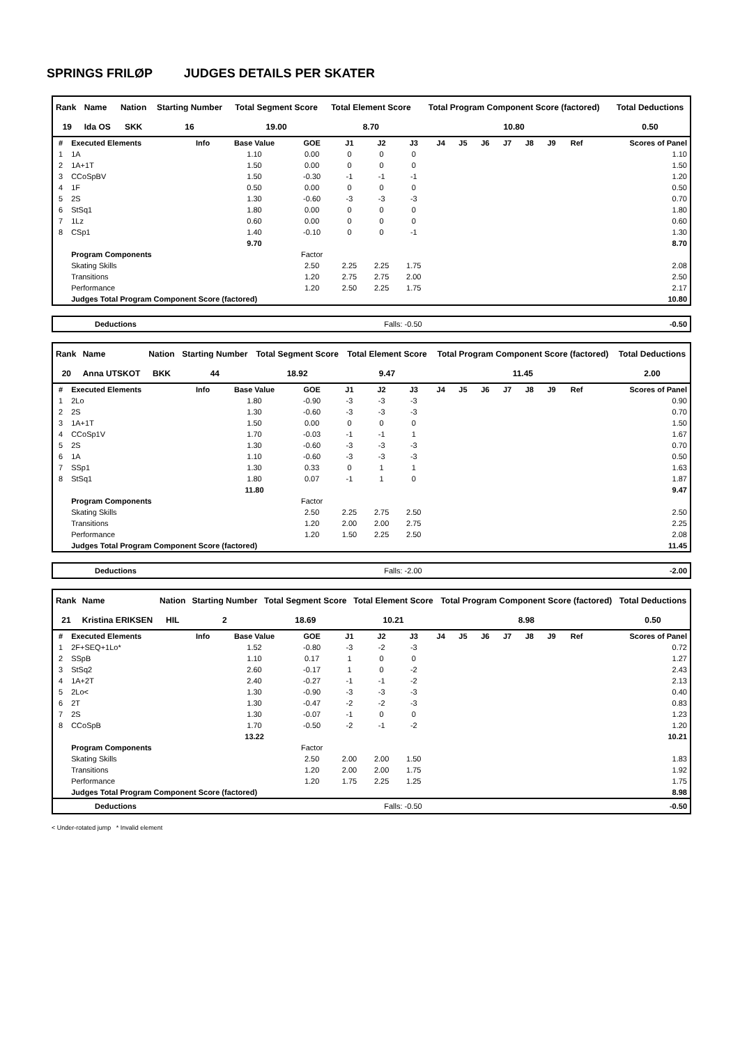SPRINGS FRILØP JUDGES DETAILS PER SKATER
| Rank | Name | Nation | Starting Number | Total Segment Score | Total Element Score | Total Program Component Score (factored) | Total Deductions |
| --- | --- | --- | --- | --- | --- | --- | --- |
| 19 | Ida OS | SKK | 16 | 19.00 | 8.70 | 10.80 | 0.50 |
| # | Executed Elements | Info | Base Value | GOE | J1 | J2 | J3 | J4 | J5 | J6 | J7 | J8 | J9 | Ref | Scores of Panel |
| --- | --- | --- | --- | --- | --- | --- | --- | --- | --- | --- | --- | --- | --- | --- | --- |
| 1 | 1A | | 1.10 | 0.00 | 0 | 0 | 0 | | | | | | | | 1.10 |
| 2 | 1A+1T | | 1.50 | 0.00 | 0 | 0 | 0 | | | | | | | | 1.50 |
| 3 | CCoSpBV | | 1.50 | -0.30 | -1 | -1 | -1 | | | | | | | | 1.20 |
| 4 | 1F | | 0.50 | 0.00 | 0 | 0 | 0 | | | | | | | | 0.50 |
| 5 | 2S | | 1.30 | -0.60 | -3 | -3 | -3 | | | | | | | | 0.70 |
| 6 | StSq1 | | 1.80 | 0.00 | 0 | 0 | 0 | | | | | | | | 1.80 |
| 7 | 1Lz | | 0.60 | 0.00 | 0 | 0 | 0 | | | | | | | | 0.60 |
| 8 | CSp1 | | 1.40 | -0.10 | 0 | 0 | -1 | | | | | | | | 1.30 |
| | | | 9.70 | | | | | | | | | | | | 8.70 |
| | Program Components | | | Factor | | | | | | | | | | | |
| | Skating Skills | | | 2.50 | 2.25 | 2.25 | 1.75 | | | | | | | | 2.08 |
| | Transitions | | | 1.20 | 2.75 | 2.75 | 2.00 | | | | | | | | 2.50 |
| | Performance | | | 1.20 | 2.50 | 2.25 | 1.75 | | | | | | | | 2.17 |
| | Judges Total Program Component Score (factored) | | | | | | | | | | | | | | 10.80 |
Deductions Falls: -0.50 -0.50
| Rank | Name | Nation | Starting Number | Total Segment Score | Total Element Score | Total Program Component Score (factored) | Total Deductions |
| --- | --- | --- | --- | --- | --- | --- | --- |
| 20 | Anna UTSKOT | BKK | 44 | 18.92 | 9.47 | 11.45 | 2.00 |
| # | Executed Elements | Info | Base Value | GOE | J1 | J2 | J3 | J4 | J5 | J6 | J7 | J8 | J9 | Ref | Scores of Panel |
| --- | --- | --- | --- | --- | --- | --- | --- | --- | --- | --- | --- | --- | --- | --- | --- |
| 1 | 2Lo | | 1.80 | -0.90 | -3 | -3 | -3 | | | | | | | | 0.90 |
| 2 | 2S | | 1.30 | -0.60 | -3 | -3 | -3 | | | | | | | | 0.70 |
| 3 | 1A+1T | | 1.50 | 0.00 | 0 | 0 | 0 | | | | | | | | 1.50 |
| 4 | CCoSp1V | | 1.70 | -0.03 | -1 | -1 | 1 | | | | | | | | 1.67 |
| 5 | 2S | | 1.30 | -0.60 | -3 | -3 | -3 | | | | | | | | 0.70 |
| 6 | 1A | | 1.10 | -0.60 | -3 | -3 | -3 | | | | | | | | 0.50 |
| 7 | SSp1 | | 1.30 | 0.33 | 0 | 1 | 1 | | | | | | | | 1.63 |
| 8 | StSq1 | | 1.80 | 0.07 | -1 | 1 | 0 | | | | | | | | 1.87 |
| | | | 11.80 | | | | | | | | | | | | 9.47 |
| | Program Components | | | Factor | | | | | | | | | | | |
| | Skating Skills | | | 2.50 | 2.25 | 2.75 | 2.50 | | | | | | | | 2.50 |
| | Transitions | | | 1.20 | 2.00 | 2.00 | 2.75 | | | | | | | | 2.25 |
| | Performance | | | 1.20 | 1.50 | 2.25 | 2.50 | | | | | | | | 2.08 |
| | Judges Total Program Component Score (factored) | | | | | | | | | | | | | | 11.45 |
Deductions Falls: -2.00 -2.00
| Rank | Name | Nation | Starting Number | Total Segment Score | Total Element Score | Total Program Component Score (factored) | Total Deductions |
| --- | --- | --- | --- | --- | --- | --- | --- |
| 21 | Kristina ERIKSEN | HIL | 2 | 18.69 | 10.21 | 8.98 | 0.50 |
| # | Executed Elements | Info | Base Value | GOE | J1 | J2 | J3 | J4 | J5 | J6 | J7 | J8 | J9 | Ref | Scores of Panel |
| --- | --- | --- | --- | --- | --- | --- | --- | --- | --- | --- | --- | --- | --- | --- | --- |
| 1 | 2F+SEQ+1Lo* | | 1.52 | -0.80 | -3 | -2 | -3 | | | | | | | | 0.72 |
| 2 | SSpB | | 1.10 | 0.17 | 1 | 0 | 0 | | | | | | | | 1.27 |
| 3 | StSq2 | | 2.60 | -0.17 | 1 | 0 | -2 | | | | | | | | 2.43 |
| 4 | 1A+2T | | 2.40 | -0.27 | -1 | -1 | -2 | | | | | | | | 2.13 |
| 5 | 2Lo< | | 1.30 | -0.90 | -3 | -3 | -3 | | | | | | | | 0.40 |
| 6 | 2T | | 1.30 | -0.47 | -2 | -2 | -3 | | | | | | | | 0.83 |
| 7 | 2S | | 1.30 | -0.07 | -1 | 0 | 0 | | | | | | | | 1.23 |
| 8 | CCoSpB | | 1.70 | -0.50 | -2 | -1 | -2 | | | | | | | | 1.20 |
| | | | 13.22 | | | | | | | | | | | | 10.21 |
| | Program Components | | | Factor | | | | | | | | | | | |
| | Skating Skills | | | 2.50 | 2.00 | 2.00 | 1.50 | | | | | | | | 1.83 |
| | Transitions | | | 1.20 | 2.00 | 2.00 | 1.75 | | | | | | | | 1.92 |
| | Performance | | | 1.20 | 1.75 | 2.25 | 1.25 | | | | | | | | 1.75 |
| | Judges Total Program Component Score (factored) | | | | | | | | | | | | | | 8.98 |
Deductions Falls: -0.50 -0.50
< Under-rotated jump * Invalid element